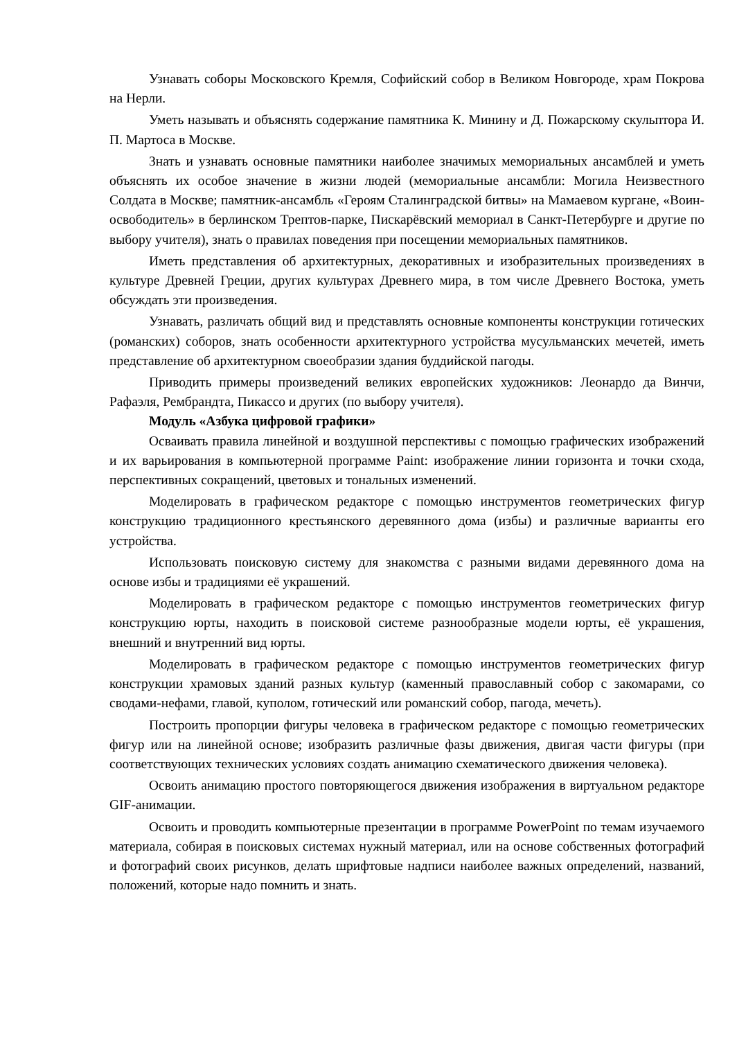Узнавать соборы Московского Кремля, Софийский собор в Великом Новгороде, храм Покрова на Нерли.
Уметь называть и объяснять содержание памятника К. Минину и Д. Пожарскому скульптора И. П. Мартоса в Москве.
Знать и узнавать основные памятники наиболее значимых мемориальных ансамблей и уметь объяснять их особое значение в жизни людей (мемориальные ансамбли: Могила Неизвестного Солдата в Москве; памятник-ансамбль «Героям Сталинградской битвы» на Мамаевом кургане, «Воин-освободитель» в берлинском Трептов-парке, Пискарёвский мемориал в Санкт-Петербурге и другие по выбору учителя), знать о правилах поведения при посещении мемориальных памятников.
Иметь представления об архитектурных, декоративных и изобразительных произведениях в культуре Древней Греции, других культурах Древнего мира, в том числе Древнего Востока, уметь обсуждать эти произведения.
Узнавать, различать общий вид и представлять основные компоненты конструкции готических (романских) соборов, знать особенности архитектурного устройства мусульманских мечетей, иметь представление об архитектурном своеобразии здания буддийской пагоды.
Приводить примеры произведений великих европейских художников: Леонардо да Винчи, Рафаэля, Рембрандта, Пикассо и других (по выбору учителя).
Модуль «Азбука цифровой графики»
Осваивать правила линейной и воздушной перспективы с помощью графических изображений и их варьирования в компьютерной программе Paint: изображение линии горизонта и точки схода, перспективных сокращений, цветовых и тональных изменений.
Моделировать в графическом редакторе с помощью инструментов геометрических фигур конструкцию традиционного крестьянского деревянного дома (избы) и различные варианты его устройства.
Использовать поисковую систему для знакомства с разными видами деревянного дома на основе избы и традициями её украшений.
Моделировать в графическом редакторе с помощью инструментов геометрических фигур конструкцию юрты, находить в поисковой системе разнообразные модели юрты, её украшения, внешний и внутренний вид юрты.
Моделировать в графическом редакторе с помощью инструментов геометрических фигур конструкции храмовых зданий разных культур (каменный православный собор с закомарами, со сводами-нефами, главой, куполом, готический или романский собор, пагода, мечеть).
Построить пропорции фигуры человека в графическом редакторе с помощью геометрических фигур или на линейной основе; изобразить различные фазы движения, двигая части фигуры (при соответствующих технических условиях создать анимацию схематического движения человека).
Освоить анимацию простого повторяющегося движения изображения в виртуальном редакторе GIF-анимации.
Освоить и проводить компьютерные презентации в программе PowerPoint по темам изучаемого материала, собирая в поисковых системах нужный материал, или на основе собственных фотографий и фотографий своих рисунков, делать шрифтовые надписи наиболее важных определений, названий, положений, которые надо помнить и знать.